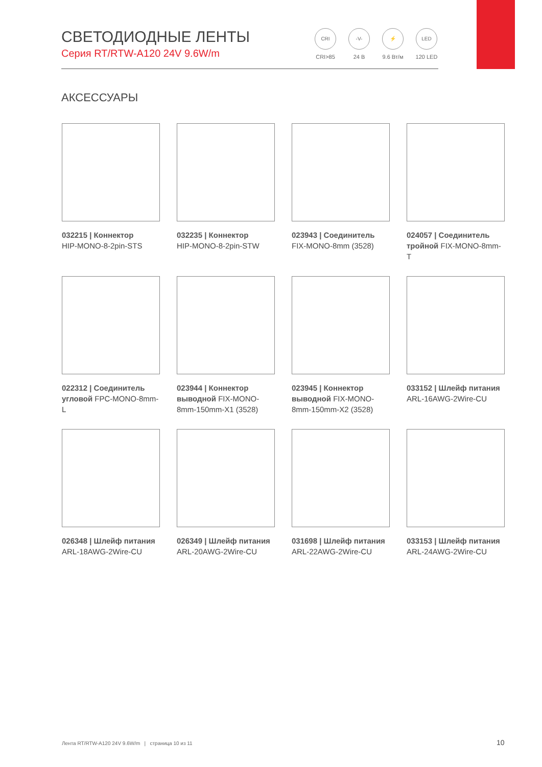СВЕТОДИОДНЫЕ ЛЕНТЫ
Серия RT/RTW-A120 24V 9.6W/m
CRI
CRI>85
-V-
24 В
⚡
9.6 Вт/м
LED
120 LED
АКСЕССУАРЫ
032215 | Коннектор
HIP-MONO-8-2pin-STS
032235 | Коннектор
HIP-MONO-8-2pin-STW
023943 | Соединитель
FIX-MONO-8mm (3528)
024057 | Соединитель тройной FIX-MONO-8mm-T
022312 | Соединитель угловой FPC-MONO-8mm-L
023944 | Коннектор выводной FIX-MONO-8mm-150mm-X1 (3528)
023945 | Коннектор выводной FIX-MONO-8mm-150mm-X2 (3528)
033152 | Шлейф питания
ARL-16AWG-2Wire-CU
026348 | Шлейф питания
ARL-18AWG-2Wire-CU
026349 | Шлейф питания
ARL-20AWG-2Wire-CU
031698 | Шлейф питания
ARL-22AWG-2Wire-CU
033153 | Шлейф питания
ARL-24AWG-2Wire-CU
Лента RT/RTW-A120 24V 9.6W/m | страница 10 из 11
10